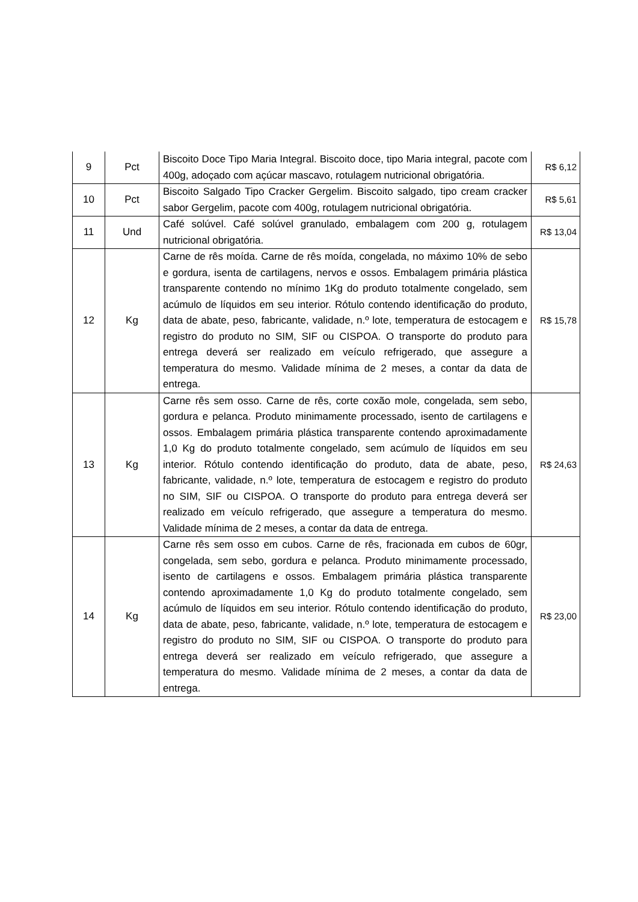| 9 | Pct | Biscoito Doce Tipo Maria Integral. Biscoito doce, tipo Maria integral, pacote com 400g, adoçado com açúcar mascavo, rotulagem nutricional obrigatória. | R$ 6,12 |
| 10 | Pct | Biscoito Salgado Tipo Cracker Gergelim. Biscoito salgado, tipo cream cracker sabor Gergelim, pacote com 400g, rotulagem nutricional obrigatória. | R$ 5,61 |
| 11 | Und | Café solúvel. Café solúvel granulado, embalagem com 200 g, rotulagem nutricional obrigatória. | R$ 13,04 |
| 12 | Kg | Carne de rês moída. Carne de rês moída, congelada, no máximo 10% de sebo e gordura, isenta de cartilagens, nervos e ossos. Embalagem primária plástica transparente contendo no mínimo 1Kg do produto totalmente congelado, sem acúmulo de líquidos em seu interior. Rótulo contendo identificação do produto, data de abate, peso, fabricante, validade, n.º lote, temperatura de estocagem e registro do produto no SIM, SIF ou CISPOA. O transporte do produto para entrega deverá ser realizado em veículo refrigerado, que assegure a temperatura do mesmo. Validade mínima de 2 meses, a contar da data de entrega. | R$ 15,78 |
| 13 | Kg | Carne rês sem osso. Carne de rês, corte coxão mole, congelada, sem sebo, gordura e pelanca. Produto minimamente processado, isento de cartilagens e ossos. Embalagem primária plástica transparente contendo aproximadamente 1,0 Kg do produto totalmente congelado, sem acúmulo de líquidos em seu interior. Rótulo contendo identificação do produto, data de abate, peso, fabricante, validade, n.º lote, temperatura de estocagem e registro do produto no SIM, SIF ou CISPOA. O transporte do produto para entrega deverá ser realizado em veículo refrigerado, que assegure a temperatura do mesmo. Validade mínima de 2 meses, a contar da data de entrega. | R$ 24,63 |
| 14 | Kg | Carne rês sem osso em cubos. Carne de rês, fracionada em cubos de 60gr, congelada, sem sebo, gordura e pelanca. Produto minimamente processado, isento de cartilagens e ossos. Embalagem primária plástica transparente contendo aproximadamente 1,0 Kg do produto totalmente congelado, sem acúmulo de líquidos em seu interior. Rótulo contendo identificação do produto, data de abate, peso, fabricante, validade, n.º lote, temperatura de estocagem e registro do produto no SIM, SIF ou CISPOA. O transporte do produto para entrega deverá ser realizado em veículo refrigerado, que assegure a temperatura do mesmo. Validade mínima de 2 meses, a contar da data de entrega. | R$ 23,00 |